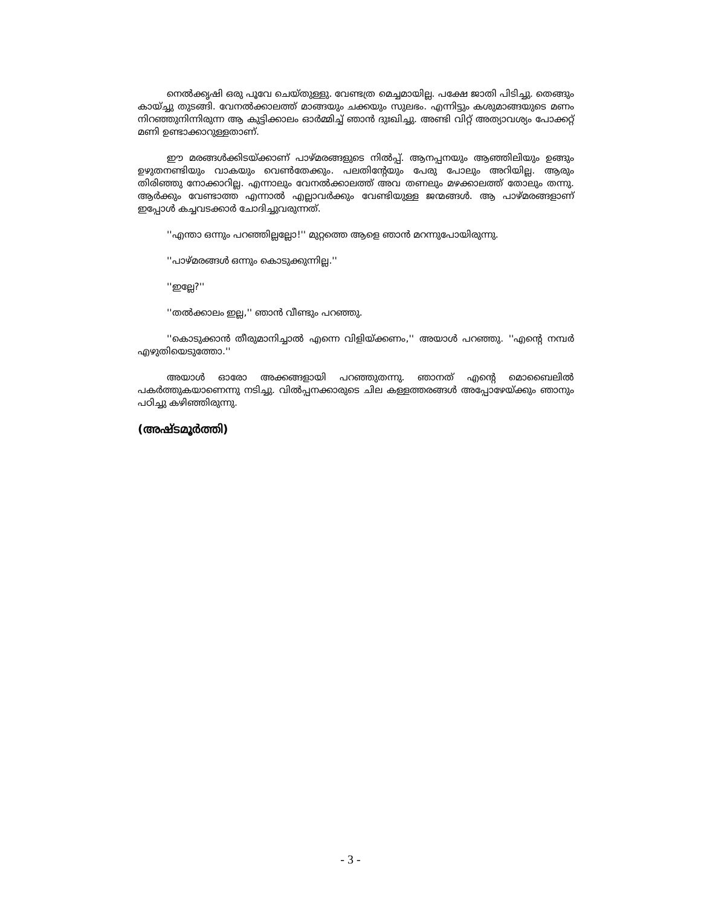നെൽക്കൃഷി ഒരു പൂവേ ചെയ്തുള്ളു. വേണ്ടത്ര മെച്ചമായില്ല. പക്ഷേ ജാതി പിടിച്ചു. തെങ്ങും കായ്ച്ചു തുടങ്ങി. വേനൽക്കാലത്ത് മാങ്ങയും ചക്കയും സുലഭം. എന്നിട്ടും കശുമാങ്ങയുടെ മണം നിറഞ്ഞുനിന്നിരുന്ന ആ കുട്ടിക്കാലം ഓർമ്മിച്ച് ഞാൻ ദുഃഖിച്ചു. അണ്ടി വിറ്റ് അത്യാവശ്യം പോക്കറ്റ് മണി ഉണ്ടാക്കാറുള്ളതാണ്.
ഈ മരങ്ങൾക്കിടയ്ക്കാണ് പാഴ്മരങ്ങളുടെ നിൽപ്പ്. ആനപ്പനയും ആഞ്ഞിലിയും ഉങ്ങും ഉഴുതനണ്ടിയും വാകയും വെൺതേക്കും. പലതിന്റേയും പേരു പോലും അറിയില്ല. ആരും തിരിഞ്ഞു നോക്കാറില്ല. എന്നാലും വേനൽക്കാലത്ത് അവ തണലും മഴക്കാലത്ത് തോലും തന്നു. ആർക്കും വേണ്ടാത്ത എന്നാൽ എല്ലാവർക്കും വേണ്ടിയുള്ള ജന്മങ്ങൾ. ആ പാഴ്മരങ്ങളാണ് ഇപ്പോൾ കച്ചവടക്കാർ ചോദിച്ചുവരുന്നത്.
''എന്താ ഒന്നും പറഞ്ഞില്ലല്ലോ!'' മുറ്റത്തെ ആളെ ഞാൻ മറന്നുപോയിരുന്നു.
''പാഴ്മരങ്ങൾ ഒന്നും കൊടുക്കുന്നില്ല.''
''ഇല്ലേ?''
''തൽക്കാലം ഇല്ല,'' ഞാൻ വീണ്ടും പറഞ്ഞു.
''കൊടുക്കാൻ തീരുമാനിച്ചാൽ എന്നെ വിളിയ്ക്കണം,'' അയാൾ പറഞ്ഞു. ''എന്റെ നമ്പർ എഴുതിയെടുത്തോ.''
അയാൾ ഓരോ അക്കങ്ങളായി പറഞ്ഞുതന്നു. ഞാനത് എന്റെ മൊബൈലിൽ പകർത്തുകയാണെന്നു നടിച്ചു. വിൽപ്പനക്കാരുടെ ചില കള്ളത്തരങ്ങൾ അപ്പോഴേയ്ക്കും ഞാനും പഠിച്ചു കഴിഞ്ഞിരുന്നു.
(അഷ്ടമൂർത്തി)
- 3 -